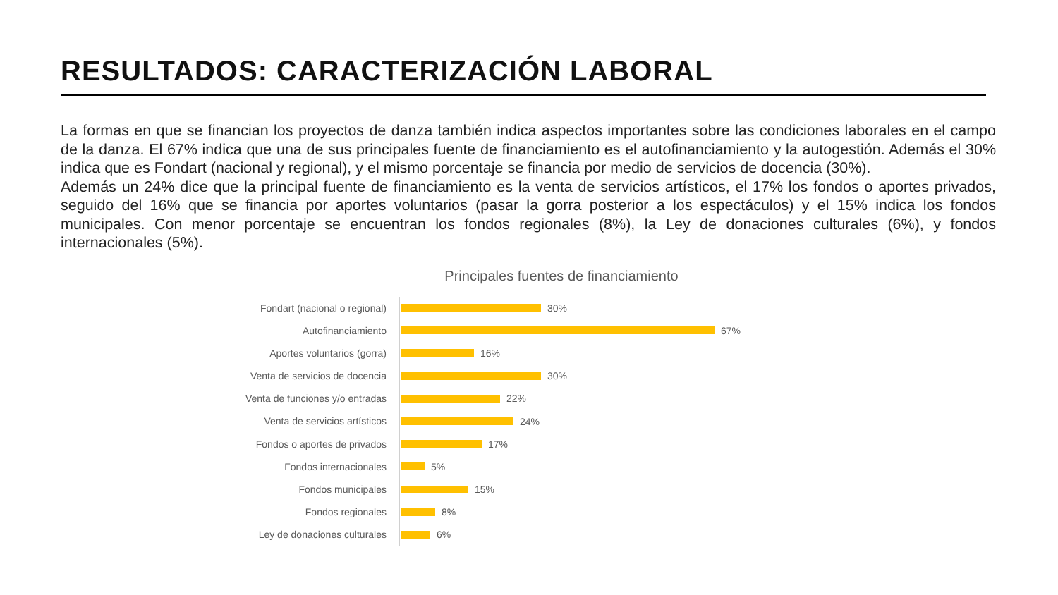RESULTADOS: CARACTERIZACIÓN LABORAL
La formas en que se financian los proyectos de danza también indica aspectos importantes sobre las condiciones laborales en el campo de la danza. El 67% indica que una de sus principales fuente de financiamiento es el autofinanciamiento y la autogestión. Además el 30% indica que es Fondart (nacional y regional), y el mismo porcentaje se financia por medio de servicios de docencia (30%).
Además un 24% dice que la principal fuente de financiamiento es la venta de servicios artísticos, el 17% los fondos o aportes privados, seguido del 16% que se financia por aportes voluntarios (pasar la gorra posterior a los espectáculos) y el 15% indica los fondos municipales. Con menor porcentaje se encuentran los fondos regionales (8%), la Ley de donaciones culturales (6%), y fondos internacionales (5%).
Principales fuentes de financiamiento
Fondart (nacional o regional)
30%
Autofinanciamiento
67%
Aportes voluntarios (gorra)
16%
Venta de servicios de docencia
30%
Venta de funciones y/o entradas
22%
Venta de servicios artísticos
24%
Fondos o aportes de privados
17%
Fondos internacionales
5%
Fondos municipales
15%
Fondos regionales
8%
Ley de donaciones culturales
6%